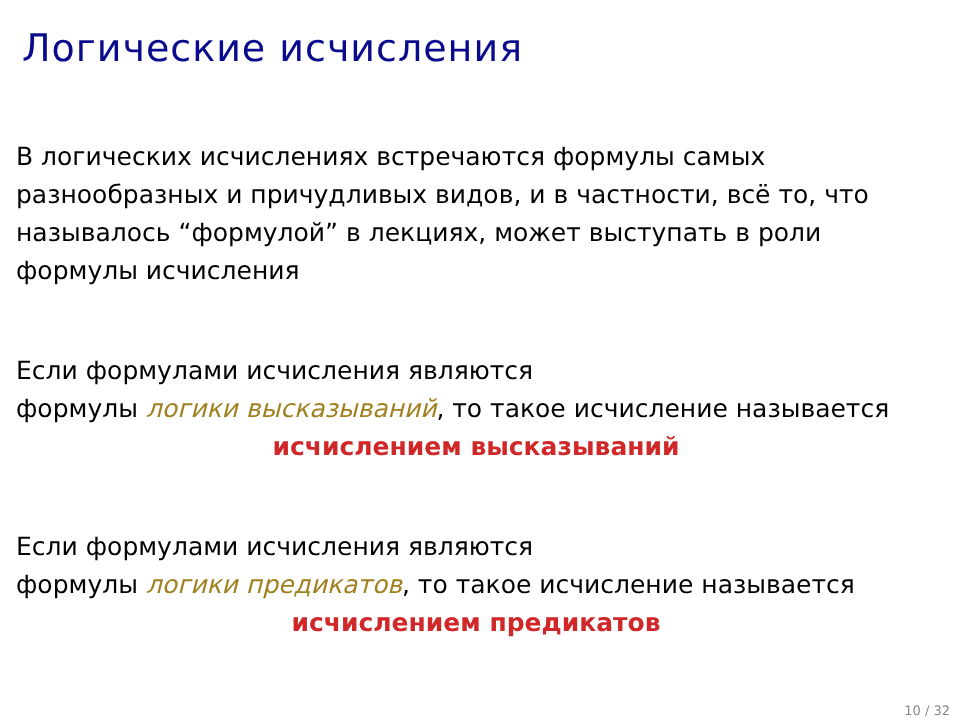Логические исчисления
В логических исчислениях встречаются формулы самых
разнообразных и причудливых видов, и в частности, всё то, что
называлось “формулой” в лекциях, может выступать в роли
формулы исчисления
Если формулами исчисления являются
формулы логики высказываний, то такое исчисление называется
исчислением высказываний
Если формулами исчисления являются
формулы логики предикатов, то такое исчисление называется
исчислением предикатов
10 / 32